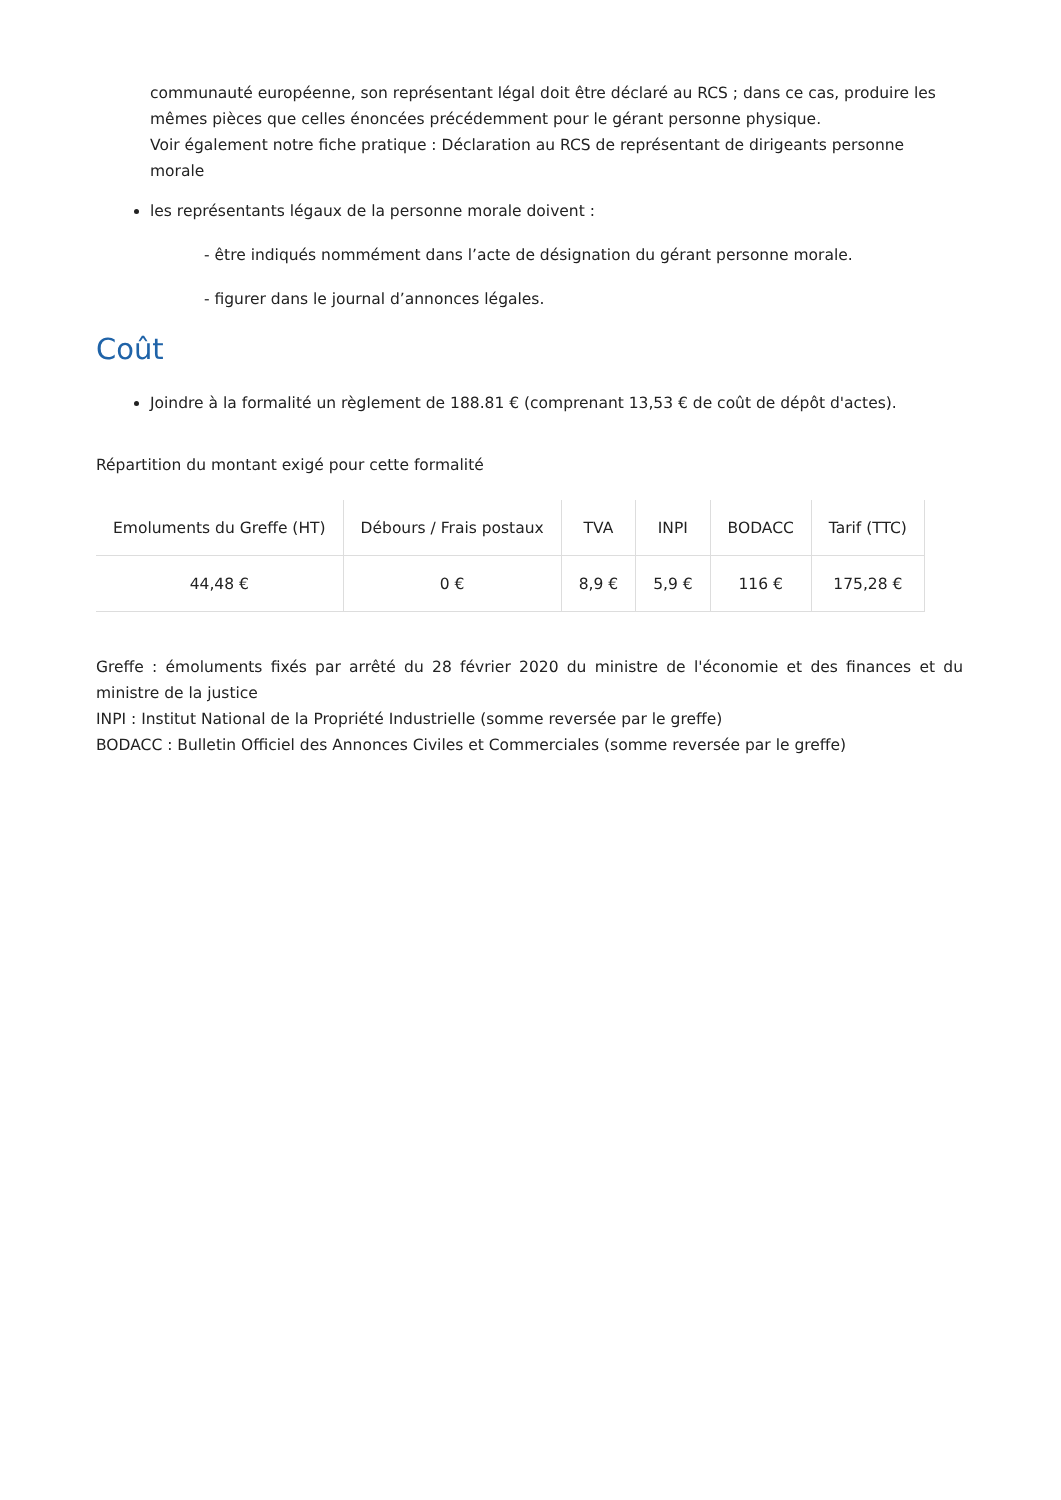communauté européenne, son représentant légal doit être déclaré au RCS ; dans ce cas, produire les mêmes pièces que celles énoncées précédemment pour le gérant personne physique.
Voir également notre fiche pratique : Déclaration au RCS de représentant de dirigeants personne morale
les représentants légaux de la personne morale doivent :
- être indiqués nommément dans l’acte de désignation du gérant personne morale.
- figurer dans le journal d’annonces légales.
Coût
Joindre à la formalité un règlement de 188.81 € (comprenant 13,53 € de coût de dépôt d'actes).
Répartition du montant exigé pour cette formalité
| Emoluments du Greffe (HT) | Débours / Frais postaux | TVA | INPI | BODACC | Tarif (TTC) |
| --- | --- | --- | --- | --- | --- |
| 44,48 € | 0 € | 8,9 € | 5,9 € | 116 € | 175,28 € |
Greffe : émoluments fixés par arrêté du 28 février 2020 du ministre de l'économie et des finances et du ministre de la justice
INPI : Institut National de la Propriété Industrielle (somme reversée par le greffe)
BODACC : Bulletin Officiel des Annonces Civiles et Commerciales (somme reversée par le greffe)